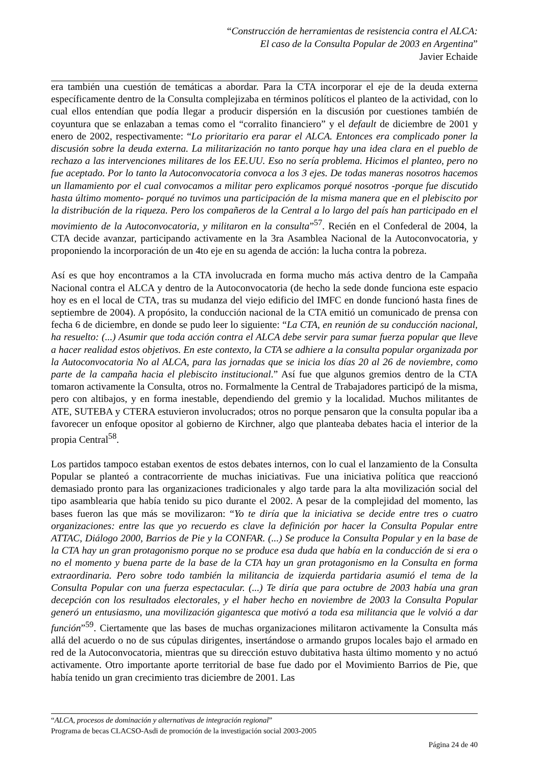“Construcción de herramientas de resistencia contra el ALCA:
El caso de la Consulta Popular de 2003 en Argentina”
Javier Echaide
era también una cuestión de temáticas a abordar. Para la CTA incorporar el eje de la deuda externa específicamente dentro de la Consulta complejizaba en términos políticos el planteo de la actividad, con lo cual ellos entendían que podía llegar a producir dispersión en la discusión por cuestiones también de coyuntura que se enlazaban a temas como el “corralito financiero” y el default de diciembre de 2001 y enero de 2002, respectivamente: “Lo prioritario era parar el ALCA. Entonces era complicado poner la discusión sobre la deuda externa. La militarización no tanto porque hay una idea clara en el pueblo de rechazo a las intervenciones militares de los EE.UU. Eso no sería problema. Hicimos el planteo, pero no fue aceptado. Por lo tanto la Autoconvocatoria convoca a los 3 ejes. De todas maneras nosotros hacemos un llamamiento por el cual convocamos a militar pero explicamos porqué nosotros -porque fue discutido hasta último momento- porqué no tuvimos una participación de la misma manera que en el plebiscito por la distribución de la riqueza. Pero los compañeros de la Central a lo largo del país han participado en el movimiento de la Autoconvocatoria, y militaron en la consulta”<sup>57</sup>. Recién en el Confederal de 2004, la CTA decide avanzar, participando activamente en la 3ra Asamblea Nacional de la Autoconvocatoria, y proponiendo la incorporación de un 4to eje en su agenda de acción: la lucha contra la pobreza.
Así es que hoy encontramos a la CTA involucrada en forma mucho más activa dentro de la Campaña Nacional contra el ALCA y dentro de la Autoconvocatoria (de hecho la sede donde funciona este espacio hoy es en el local de CTA, tras su mudanza del viejo edificio del IMFC en donde funcionó hasta fines de septiembre de 2004). A propósito, la conducción nacional de la CTA emitió un comunicado de prensa con fecha 6 de diciembre, en donde se pudo leer lo siguiente: “La CTA, en reunión de su conducción nacional, ha resuelto: (...) Asumir que toda acción contra el ALCA debe servir para sumar fuerza popular que lleve a hacer realidad estos objetivos. En este contexto, la CTA se adhiere a la consulta popular organizada por la Autoconvocatoria No al ALCA, para las jornadas que se inicia los días 20 al 26 de noviembre, como parte de la campaña hacia el plebiscito institucional.” Así fue que algunos gremios dentro de la CTA tomaron activamente la Consulta, otros no. Formalmente la Central de Trabajadores participó de la misma, pero con altibajos, y en forma inestable, dependiendo del gremio y la localidad. Muchos militantes de ATE, SUTEBA y CTERA estuvieron involucrados; otros no porque pensaron que la consulta popular iba a favorecer un enfoque opositor al gobierno de Kirchner, algo que planteaba debates hacia el interior de la propia Central<sup>58</sup>.
Los partidos tampoco estaban exentos de estos debates internos, con lo cual el lanzamiento de la Consulta Popular se planteó a contracorriente de muchas iniciativas. Fue una iniciativa política que reaccionó demasiado pronto para las organizaciones tradicionales y algo tarde para la alta movilización social del tipo asamblearia que había tenido su pico durante el 2002. A pesar de la complejidad del momento, las bases fueron las que más se movilizaron: “Yo te diría que la iniciativa se decide entre tres o cuatro organizaciones: entre las que yo recuerdo es clave la definición por hacer la Consulta Popular entre ATTAC, Diálogo 2000, Barrios de Pie y la CONFAR. (...) Se produce la Consulta Popular y en la base de la CTA hay un gran protagonismo porque no se produce esa duda que había en la conducción de si era o no el momento y buena parte de la base de la CTA hay un gran protagonismo en la Consulta en forma extraordinaria. Pero sobre todo también la militancia de izquierda partidaria asumió el tema de la Consulta Popular con una fuerza espectacular. (...) Te diría que para octubre de 2003 había una gran decepción con los resultados electorales, y el haber hecho en noviembre de 2003 la Consulta Popular generó un entusiasmo, una movilización gigantesca que motivó a toda esa militancia que le volvió a dar función”<sup>59</sup>. Ciertamente que las bases de muchas organizaciones militaron activamente la Consulta más allá del acuerdo o no de sus cúpulas dirigentes, insertándose o armando grupos locales bajo el armado en red de la Autoconvocatoria, mientras que su dirección estuvo dubitativa hasta último momento y no actuó activamente. Otro importante aporte territorial de base fue dado por el Movimiento Barrios de Pie, que había tenido un gran crecimiento tras diciembre de 2001. Las
“ALCA, procesos de dominación y alternativas de integración regional”
Programa de becas CLACSO-Asdi de promoción de la investigación social 2003-2005
Página 24 de 40